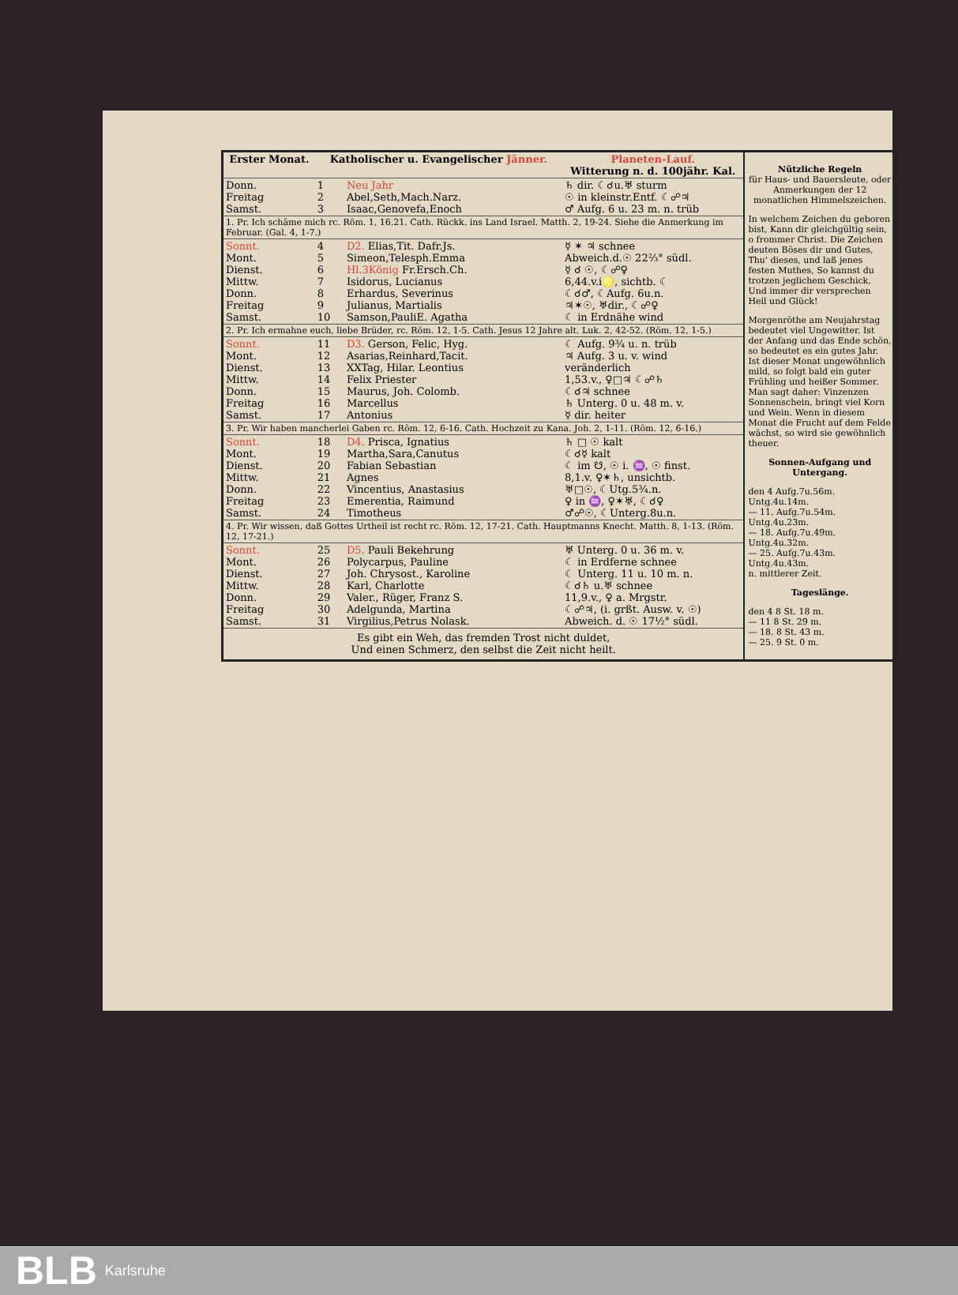| Erster Monat. | Katholischer u. Evangelischer Jänner. | | | Planeten-Lauf. Witterung n. d. 100jähr. Kal. |
| --- | --- | --- | --- | --- |
| Donn. Freitag Samst. | 1 2 3 | Neu Jahr Abel,Seth,Mach.Narz. Isaac,Genovefa,Enoch | | ♄ dir. ☾☌u.♅ sturm ☉ in kleinstr.Entf. ☾☍♃ ♂ Aufg. 6 u. 23 m. n. trüb |
| 1. Pr. Ich schäme mich rc. Röm. 1, 16.21. Cath. Rückk. ins Land Israel. Matth. 2, 19-24. Siehe die Anmerkung im Februar. (Gal. 4, 1-7.) | | | | |
| Sonnt. Mont. Dienst. Mittw. Donn. Freitag Samst. | 4 5 6 7 8 9 10 | D2. Elias,Tit. Dafr.Js. Simeon,Telesph.Emma Hl.3König Fr.Ersch.Ch. Isidorus, Lucianus Erhardus, Severinus Julianus, Martialis Samson,PauliE. Agatha | | ☿ ✶ ♃ schnee Abweich.d.☉ 22⅔° südl. ☿ ☌ ☉, ☾☍♀ 6,44.v.i♌, sichtb. ☾ ☾☌♂, ☾Aufg. 6u.n. ♃✶☉, ♅dir., ☾☍♀ ☾ in Erdnähe wind |
| 2. Pr. Ich ermahne euch, liebe Brüder, rc. Röm. 12, 1-5. Cath. Jesus 12 Jahre alt. Luk. 2, 42-52. (Röm. 12, 1-5.) | | | | |
| Sonnt. Mont. Dienst. Mittw. Donn. Freitag Samst. | 11 12 13 14 15 16 17 | D3. Gerson, Felic, Hyg. Asarias,Reinhard,Tacit. XXTag, Hilar. Leontius Felix Priester Maurus, Joh. Colomb. Marcellus Antonius | | ☾ Aufg. 9¾ u. n. trüb ♃ Aufg. 3 u. v. wind veränderlich 1,53.v., ♀□♃ ☾☍♄ ☾☌♃ schnee ♄ Unterg. 0 u. 48 m. v. ☿ dir. heiter |
| 3. Pr. Wir haben mancherlei Gaben rc. Röm. 12, 6-16. Cath. Hochzeit zu Kana. Joh. 2, 1-11. (Röm. 12, 6-16.) | | | | |
| Sonnt. Mont. Dienst. Mittw. Donn. Freitag Samst. | 18 19 20 21 22 23 24 | D4. Prisca, Ignatius Martha,Sara,Canutus Fabian Sebastian Agnes Vincentius, Anastasius Emerentia, Raimund Timotheus | | ♄ □ ☉ kalt ☾☌☿ kalt ☾ im ☋, ☉ i. ♒, ☉ finst. 8,1.v. ♀✶♄, unsichtb. ♅□☉, ☾Utg.5¾.n. ♀ in ♒, ♀✶♅, ☾☌♀ ♂☍☉, ☾Unterg.8u.n. |
| 4. Pr. Wir wissen, daß Gottes Urtheil ist recht rc. Röm. 12, 17-21. Cath. Hauptmanns Knecht. Matth. 8, 1-13. (Röm. 12, 17-21.) | | | | |
| Sonnt. Mont. Dienst. Mittw. Donn. Freitag Samst. | 25 26 27 28 29 30 31 | D5. Pauli Bekehrung Polycarpus, Pauline Joh. Chrysost., Karoline Karl, Charlotte Valer., Rüger, Franz S. Adelgunda, Martina Virgilius,Petrus Nolask. | | ♅ Unterg. 0 u. 36 m. v. ☾ in Erdferne schnee ☾ Unterg. 11 u. 10 m. n. ☾☌♄ u.♅ schnee 11,9.v., ♀ a. Mrgstr. ☾☍♃, (i. grßt. Ausw. v. ☉) Abweich. d. ☉ 17½° südl. |
Es gibt ein Weh, das fremden Trost nicht duldet,
Und einen Schmerz, den selbst die Zeit nicht heilt.
Nützliche Regeln
für Haus- und Bauersleute, oder Anmerkungen der 12 monatlichen Himmelszeichen.
In welchem Zeichen du geboren bist, Kann dir gleichgültig sein, o frommer Christ. Die Zeichen deuten Böses dir und Gutes, Thu' dieses, und laß jenes festen Muthes, So kannst du trotzen jeglichem Geschick, Und immer dir versprechen Heil und Glück!
Morgenröthe am Neujahrstag bedeutet viel Ungewitter. Ist der Anfang und das Ende schön, so bedeutet es ein gutes Jahr. Ist dieser Monat ungewöhnlich mild, so folgt bald ein guter Frühling und heißer Sommer. Man sagt daher: Vinzenzen Sonnenschein, bringt viel Korn und Wein. Wenn in diesem Monat die Frucht auf dem Felde wächst, so wird sie gewöhnlich theuer.
Sonnen-Aufgang und Untergang.
den 4 Aufg.7u.56m. Untg.4u.14m.
— 11. Aufg.7u.54m. Untg.4u.23m.
— 18. Aufg.7u.49m. Untg.4u.32m.
— 25. Aufg.7u.43m. Untg.4u.43m.
n. mittlerer Zeit.
Tageslänge.
den 4 8 St. 18 m.
— 11 8 St. 29 m.
— 18. 8 St. 43 m.
— 25. 9 St. 0 m.
BLB Karlsruhe